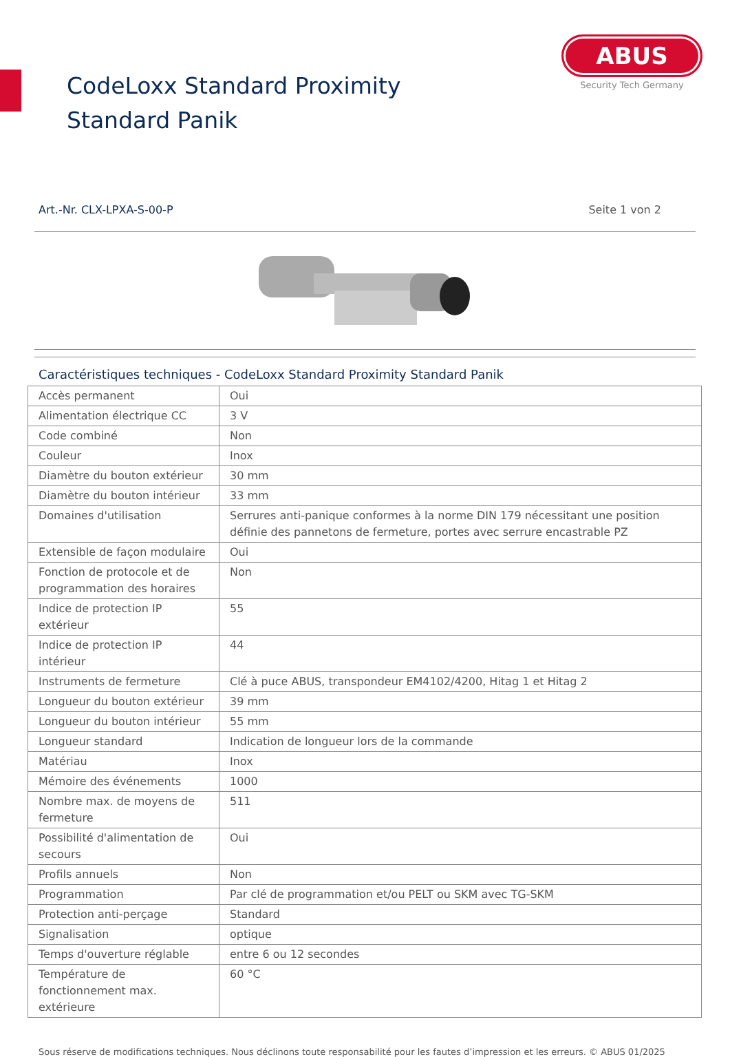CodeLoxx Standard Proximity Standard Panik
ABUS
Security Tech Germany
Art.-Nr. CLX-LPXA-S-00-P Seite 1 von 2
Caractéristiques techniques - CodeLoxx Standard Proximity Standard Panik
| Accès permanent | Oui |
| Alimentation électrique CC | 3 V |
| Code combiné | Non |
| Couleur | Inox |
| Diamètre du bouton extérieur | 30 mm |
| Diamètre du bouton intérieur | 33 mm |
| Domaines d'utilisation | Serrures anti-panique conformes à la norme DIN 179 nécessitant une position définie des pannetons de fermeture, portes avec serrure encastrable PZ |
| Extensible de façon modulaire | Oui |
| Fonction de protocole et de programmation des horaires | Non |
| Indice de protection IP extérieur | 55 |
| Indice de protection IP intérieur | 44 |
| Instruments de fermeture | Clé à puce ABUS, transpondeur EM4102/4200, Hitag 1 et Hitag 2 |
| Longueur du bouton extérieur | 39 mm |
| Longueur du bouton intérieur | 55 mm |
| Longueur standard | Indication de longueur lors de la commande |
| Matériau | Inox |
| Mémoire des événements | 1000 |
| Nombre max. de moyens de fermeture | 511 |
| Possibilité d'alimentation de secours | Oui |
| Profils annuels | Non |
| Programmation | Par clé de programmation et/ou PELT ou SKM avec TG-SKM |
| Protection anti-perçage | Standard |
| Signalisation | optique |
| Temps d'ouverture réglable | entre 6 ou 12 secondes |
| Température de fonctionnement max. extérieure | 60 °C |
Sous réserve de modifications techniques. Nous déclinons toute responsabilité pour les fautes d’impression et les erreurs. © ABUS 01/2025